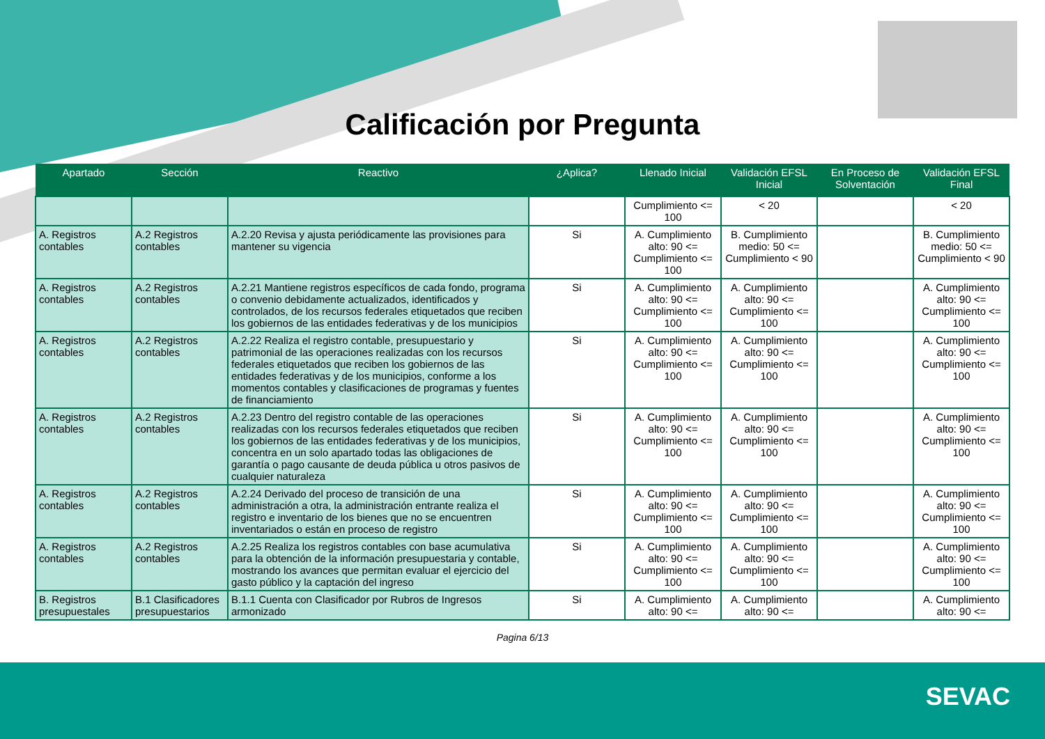Calificación por Pregunta
| Apartado | Sección | Reactivo | ¿Aplica? | Llenado Inicial | Validación EFSL Inicial | En Proceso de Solventación | Validación EFSL Final |
| --- | --- | --- | --- | --- | --- | --- | --- |
| | | | | Cumplimiento <= 100 | < 20 | | < 20 |
| A. Registros contables | A.2 Registros contables | A.2.20 Revisa y ajusta periódicamente las provisiones para mantener su vigencia | Si | A. Cumplimiento alto: 90 <= Cumplimiento <= 100 | B. Cumplimiento medio: 50 <= Cumplimiento < 90 | | B. Cumplimiento medio: 50 <= Cumplimiento < 90 |
| A. Registros contables | A.2 Registros contables | A.2.21 Mantiene registros específicos de cada fondo, programa o convenio debidamente actualizados, identificados y controlados, de los recursos federales etiquetados que reciben los gobiernos de las entidades federativas y de los municipios | Si | A. Cumplimiento alto: 90 <= Cumplimiento <= 100 | A. Cumplimiento alto: 90 <= Cumplimiento <= 100 | | A. Cumplimiento alto: 90 <= Cumplimiento <= 100 |
| A. Registros contables | A.2 Registros contables | A.2.22 Realiza el registro contable, presupuestario y patrimonial de las operaciones realizadas con los recursos federales etiquetados que reciben los gobiernos de las entidades federativas y de los municipios, conforme a los momentos contables y clasificaciones de programas y fuentes de financiamiento | Si | A. Cumplimiento alto: 90 <= Cumplimiento <= 100 | A. Cumplimiento alto: 90 <= Cumplimiento <= 100 | | A. Cumplimiento alto: 90 <= Cumplimiento <= 100 |
| A. Registros contables | A.2 Registros contables | A.2.23 Dentro del registro contable de las operaciones realizadas con los recursos federales etiquetados que reciben los gobiernos de las entidades federativas y de los municipios, concentra en un solo apartado todas las obligaciones de garantía o pago causante de deuda pública u otros pasivos de cualquier naturaleza | Si | A. Cumplimiento alto: 90 <= Cumplimiento <= 100 | A. Cumplimiento alto: 90 <= Cumplimiento <= 100 | | A. Cumplimiento alto: 90 <= Cumplimiento <= 100 |
| A. Registros contables | A.2 Registros contables | A.2.24 Derivado del proceso de transición de una administración a otra, la administración entrante realiza el registro e inventario de los bienes que no se encuentren inventariados o están en proceso de registro | Si | A. Cumplimiento alto: 90 <= Cumplimiento <= 100 | A. Cumplimiento alto: 90 <= Cumplimiento <= 100 | | A. Cumplimiento alto: 90 <= Cumplimiento <= 100 |
| A. Registros contables | A.2 Registros contables | A.2.25 Realiza los registros contables con base acumulativa para la obtención de la información presupuestaria y contable, mostrando los avances que permitan evaluar el ejercicio del gasto público y la captación del ingreso | Si | A. Cumplimiento alto: 90 <= Cumplimiento <= 100 | A. Cumplimiento alto: 90 <= Cumplimiento <= 100 | | A. Cumplimiento alto: 90 <= Cumplimiento <= 100 |
| B. Registros presupuestales | B.1 Clasificadores presupuestarios | B.1.1 Cuenta con Clasificador por Rubros de Ingresos armonizado | Si | A. Cumplimiento alto: 90 <= | A. Cumplimiento alto: 90 <= | | A. Cumplimiento alto: 90 <= |
Pagina 6/13
SEVAC